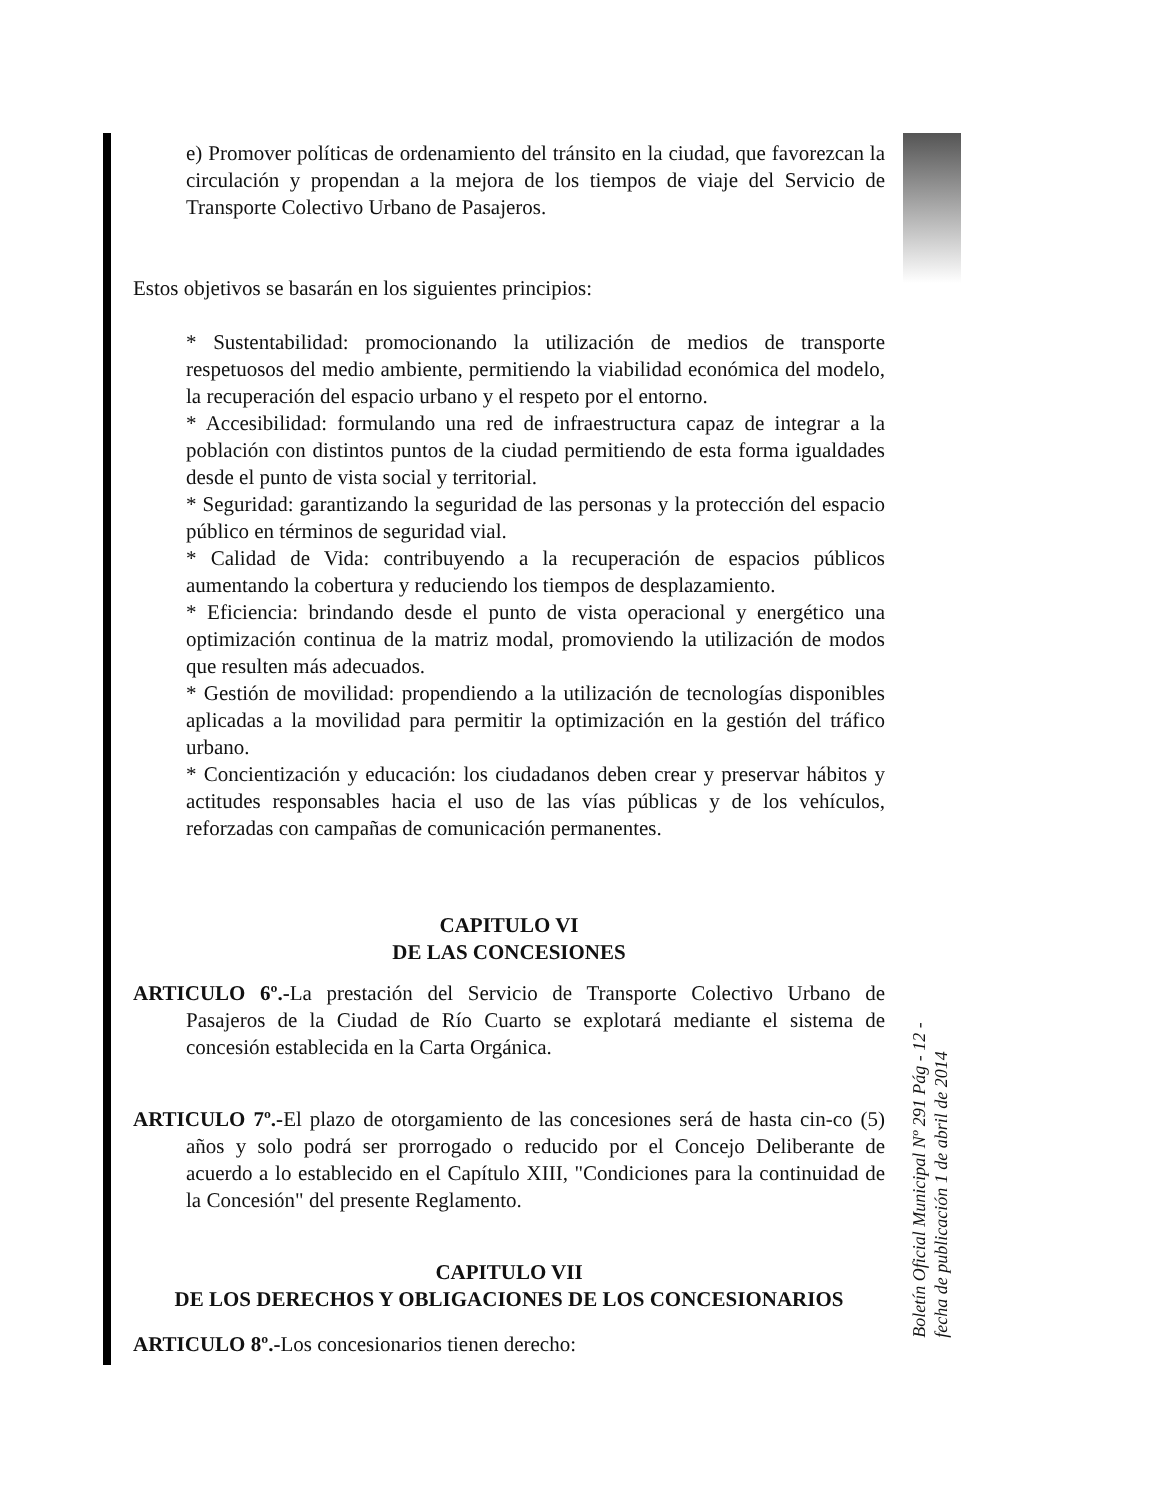e) Promover políticas de ordenamiento del tránsito en la ciudad, que favorezcan la circulación y propendan a la mejora de los tiempos de viaje del Servicio de Transporte Colectivo Urbano de Pasajeros.
Estos objetivos se basarán en los siguientes principios:
* Sustentabilidad: promocionando la utilización de medios de transporte respetuosos del medio ambiente, permitiendo la viabilidad económica del modelo, la recuperación del espacio urbano y el respeto por el entorno.
* Accesibilidad: formulando una red de infraestructura capaz de integrar a la población con distintos puntos de la ciudad permitiendo de esta forma igualdades desde el punto de vista social y territorial.
* Seguridad: garantizando la seguridad de las personas y la protección del espacio público en términos de seguridad vial.
* Calidad de Vida: contribuyendo a la recuperación de espacios públicos aumentando la cobertura y reduciendo los tiempos de desplazamiento.
* Eficiencia: brindando desde el punto de vista operacional y energético una optimización continua de la matriz modal, promoviendo la utilización de modos que resulten más adecuados.
* Gestión de movilidad: propendiendo a la utilización de tecnologías disponibles aplicadas a la movilidad para permitir la optimización en la gestión del tráfico urbano.
* Concientización y educación: los ciudadanos deben crear y preservar hábitos y actitudes responsables hacia el uso de las vías públicas y de los vehículos, reforzadas con campañas de comunicación permanentes.
CAPITULO VI
DE LAS CONCESIONES
ARTICULO 6º.-La prestación del Servicio de Transporte Colectivo Urbano de Pasajeros de la Ciudad de Río Cuarto se explotará mediante el sistema de concesión establecida en la Carta Orgánica.
ARTICULO 7º.-El plazo de otorgamiento de las concesiones será de hasta cin-co (5) años y solo podrá ser prorrogado o reducido por el Concejo Deliberante de acuerdo a lo establecido en el Capítulo XIII, "Condiciones para la continuidad de la Concesión" del presente Reglamento.
CAPITULO VII
DE LOS DERECHOS Y OBLIGACIONES DE LOS CONCESIONARIOS
ARTICULO 8º.-Los concesionarios tienen derecho:
Boletín Oficial Municipal Nº 291 Pág - 12 -
fecha de publicación 1 de abril de 2014